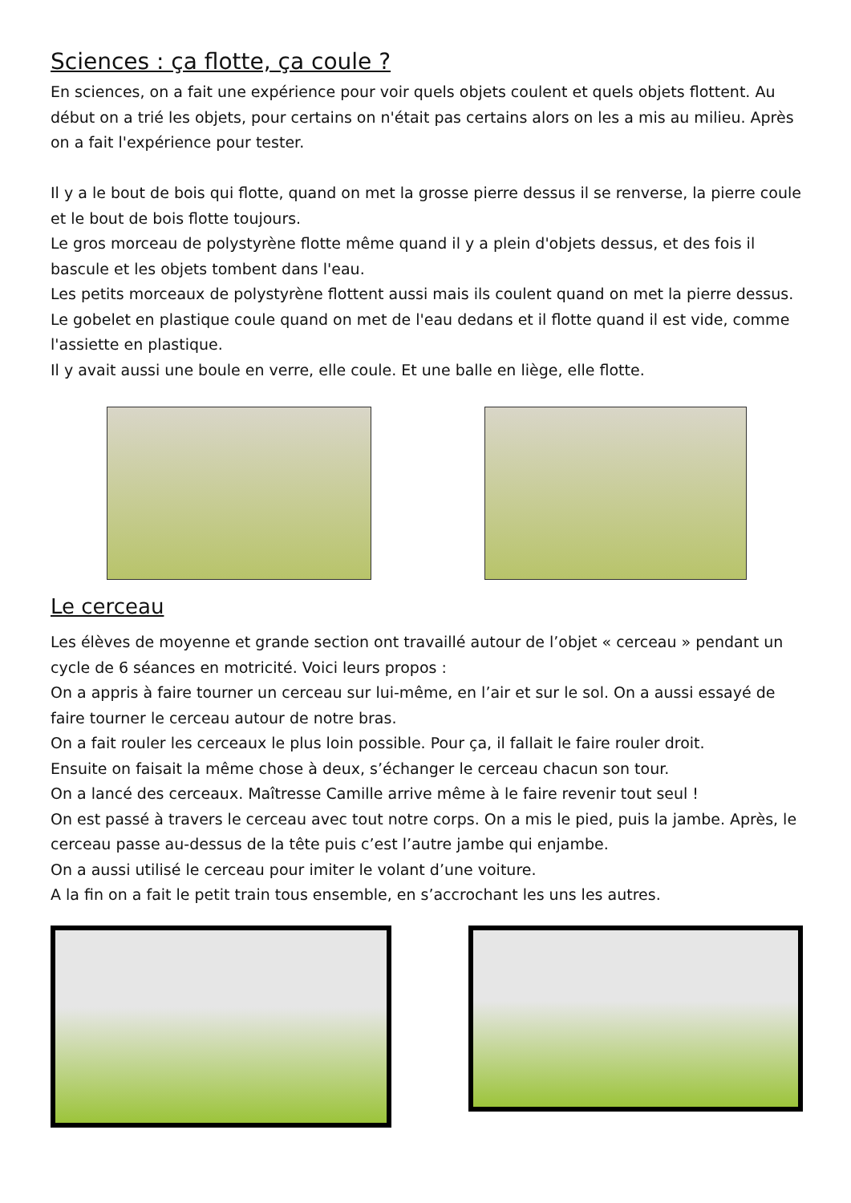Sciences : ça flotte, ça coule ?
En sciences, on a fait une expérience pour voir quels objets coulent et quels objets flottent. Au début on a trié les objets, pour certains on n'était pas certains alors on les a mis au milieu. Après on a fait l'expérience pour tester.
Il y a le bout de bois qui flotte, quand on met la grosse pierre dessus il se renverse, la pierre coule et le bout de bois flotte toujours.
Le gros morceau de polystyrène flotte même quand il y a plein d'objets dessus, et des fois il bascule et les objets tombent dans l'eau.
Les petits morceaux de polystyrène flottent aussi mais ils coulent quand on met la pierre dessus.
Le gobelet en plastique coule quand on met de l'eau dedans et il flotte quand il est vide, comme l'assiette en plastique.
Il y avait aussi une boule en verre, elle coule. Et une balle en liège, elle flotte.
Le cerceau
Les élèves de moyenne et grande section ont travaillé autour de l’objet « cerceau » pendant un cycle de 6 séances en motricité. Voici leurs propos :
On a appris à faire tourner un cerceau sur lui-même, en l’air et sur le sol. On a aussi essayé de faire tourner le cerceau autour de notre bras.
On a fait rouler les cerceaux le plus loin possible. Pour ça, il fallait le faire rouler droit.
Ensuite on faisait la même chose à deux, s’échanger le cerceau chacun son tour.
On a lancé des cerceaux. Maîtresse Camille arrive même à le faire revenir tout seul !
On est passé à travers le cerceau avec tout notre corps. On a mis le pied, puis la jambe. Après, le cerceau passe au-dessus de la tête puis c’est l’autre jambe qui enjambe.
On a aussi utilisé le cerceau pour imiter le volant d’une voiture.
A la fin on a fait le petit train tous ensemble, en s’accrochant les uns les autres.